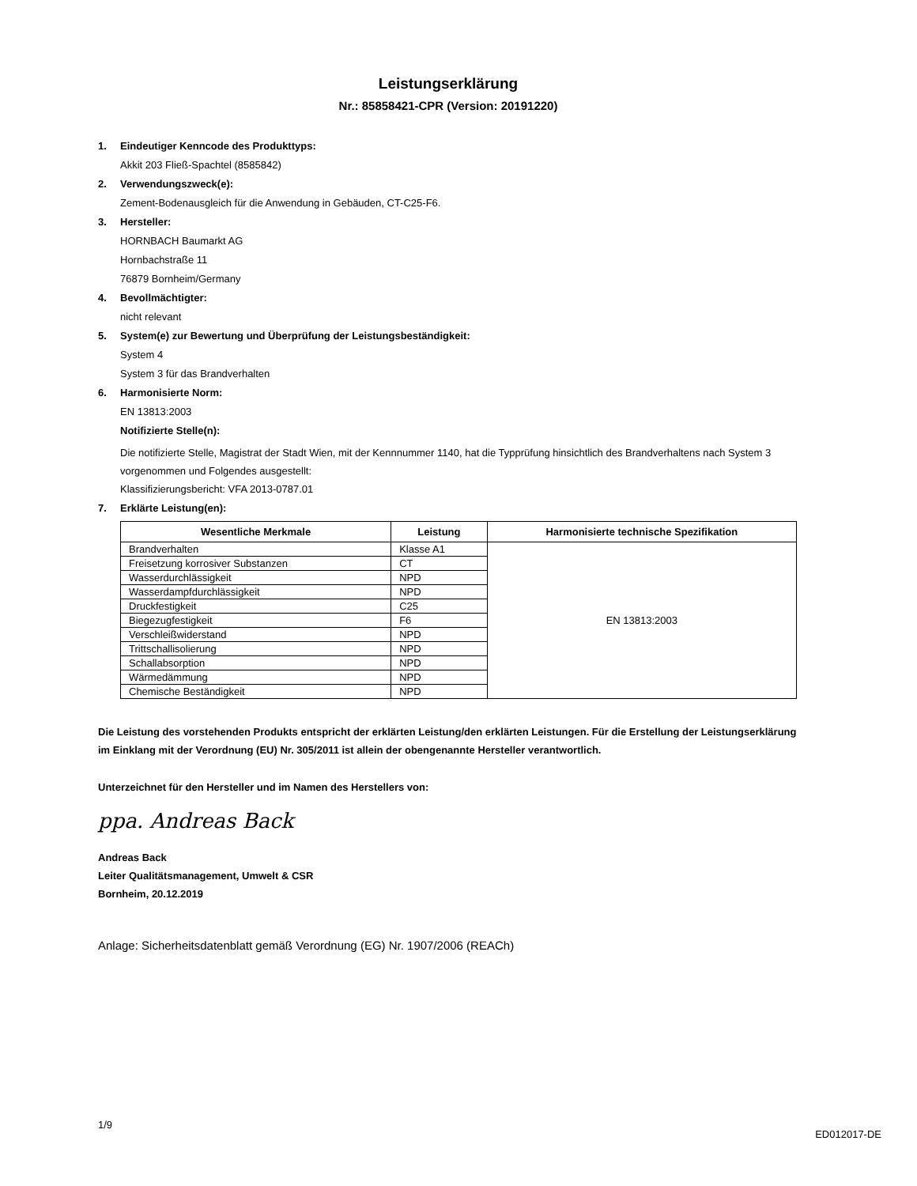Leistungserklärung
Nr.: 85858421-CPR (Version: 20191220)
1. Eindeutiger Kenncode des Produkttyps:
Akkit 203 Fließ-Spachtel (8585842)
2. Verwendungszweck(e):
Zement-Bodenausgleich für die Anwendung in Gebäuden, CT-C25-F6.
3. Hersteller:
HORNBACH Baumarkt AG
Hornbachstraße 11
76879 Bornheim/Germany
4. Bevollmächtigter:
nicht relevant
5. System(e) zur Bewertung und Überprüfung der Leistungsbeständigkeit:
System 4
System 3 für das Brandverhalten
6. Harmonisierte Norm:
EN 13813:2003
Notifizierte Stelle(n):
Die notifizierte Stelle, Magistrat der Stadt Wien, mit der Kennnummer 1140, hat die Typprüfung hinsichtlich des Brandverhaltens nach System 3 vorgenommen und Folgendes ausgestellt:
Klassifizierungsbericht: VFA 2013-0787.01
7. Erklärte Leistung(en):
| Wesentliche Merkmale | Leistung | Harmonisierte technische Spezifikation |
| --- | --- | --- |
| Brandverhalten | Klasse A1 | EN 13813:2003 |
| Freisetzung korrosiver Substanzen | CT | |
| Wasserdurchlässigkeit | NPD | |
| Wasserdampfdurchlässigkeit | NPD | |
| Druckfestigkeit | C25 | |
| Biegezugfestigkeit | F6 | |
| Verschleißwiderstand | NPD | |
| Trittschallisolierung | NPD | |
| Schallabsorption | NPD | |
| Wärmedämmung | NPD | |
| Chemische Beständigkeit | NPD | |
Die Leistung des vorstehenden Produkts entspricht der erklärten Leistung/den erklärten Leistungen. Für die Erstellung der Leistungserklärung im Einklang mit der Verordnung (EU) Nr. 305/2011 ist allein der obengenannte Hersteller verantwortlich.
Unterzeichnet für den Hersteller und im Namen des Herstellers von:
ppa. Andreas Back
Andreas Back
Leiter Qualitätsmanagement, Umwelt & CSR
Bornheim, 20.12.2019
Anlage: Sicherheitsdatenblatt gemäß Verordnung (EG) Nr. 1907/2006 (REACh)
1/9 ED012017-DE